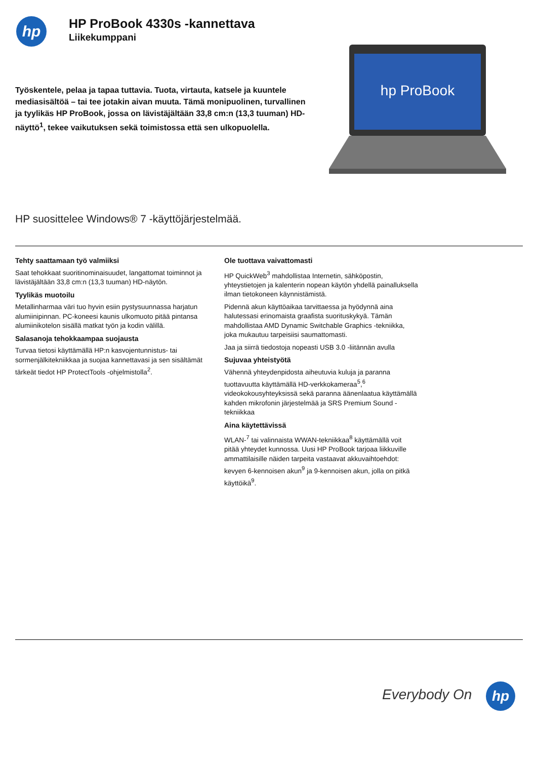hp
HP ProBook 4330s -kannettava
Liikekumppani
Työskentele, pelaa ja tapaa tuttavia. Tuota, virtauta, katsele ja kuuntele mediasisältöä – tai tee jotakin aivan muuta. Tämä monipuolinen, turvallinen ja tyylikäs HP ProBook, jossa on lävistäjältään 33,8 cm:n (13,3 tuuman) HD-näyttö<sup>1</sup>, tekee vaikutuksen sekä toimistossa että sen ulkopuolella.
hp ProBook
HP suosittelee Windows® 7 -käyttöjärjestelmää.
Tehty saattamaan työ valmiiksi
Saat tehokkaat suoritinominaisuudet, langattomat toiminnot ja lävistäjältään 33,8 cm:n (13,3 tuuman) HD-näytön.
Tyylikäs muotoilu
Metallinharmaa väri tuo hyvin esiin pystysuunnassa harjatun alumiinipinnan. PC-koneesi kaunis ulkomuoto pitää pintansa alumiinikotelon sisällä matkat työn ja kodin välillä.
Salasanoja tehokkaampaa suojausta
Turvaa tietosi käyttämällä HP:n kasvojentunnistus- tai sormenjälkitekniikkaa ja suojaa kannettavasi ja sen sisältämät tärkeät tiedot HP ProtectTools -ohjelmistolla<sup>2</sup>.
Ole tuottava vaivattomasti
HP QuickWeb<sup>3</sup> mahdollistaa Internetin, sähköpostin, yhteystietojen ja kalenterin nopean käytön yhdellä painalluksella ilman tietokoneen käynnistämistä.
Pidennä akun käyttöaikaa tarvittaessa ja hyödynnä aina halutessasi erinomaista graafista suorituskykyä. Tämän mahdollistaa AMD Dynamic Switchable Graphics -tekniikka, joka mukautuu tarpeisiisi saumattomasti.
Jaa ja siirrä tiedostoja nopeasti USB 3.0 -liitännän avulla
Sujuvaa yhteistyötä
Vähennä yhteydenpidosta aiheutuvia kuluja ja paranna tuottavuutta käyttämällä HD-verkkokameraa<sup>5</sup>,<sup>6</sup> videokokousyhteyksissä sekä paranna äänenlaatua käyttämällä kahden mikrofonin järjestelmää ja SRS Premium Sound -tekniikkaa
Aina käytettävissä
WLAN-<sup>7</sup> tai valinnaista WWAN-tekniikkaa<sup>8</sup> käyttämällä voit pitää yhteydet kunnossa. Uusi HP ProBook tarjoaa liikkuville ammattilaisille näiden tarpeita vastaavat akkuvaihtoehdot: kevyen 6-kennoisen akun<sup>9</sup> ja 9-kennoisen akun, jolla on pitkä käyttöikä<sup>9</sup>.
Everybody On hp